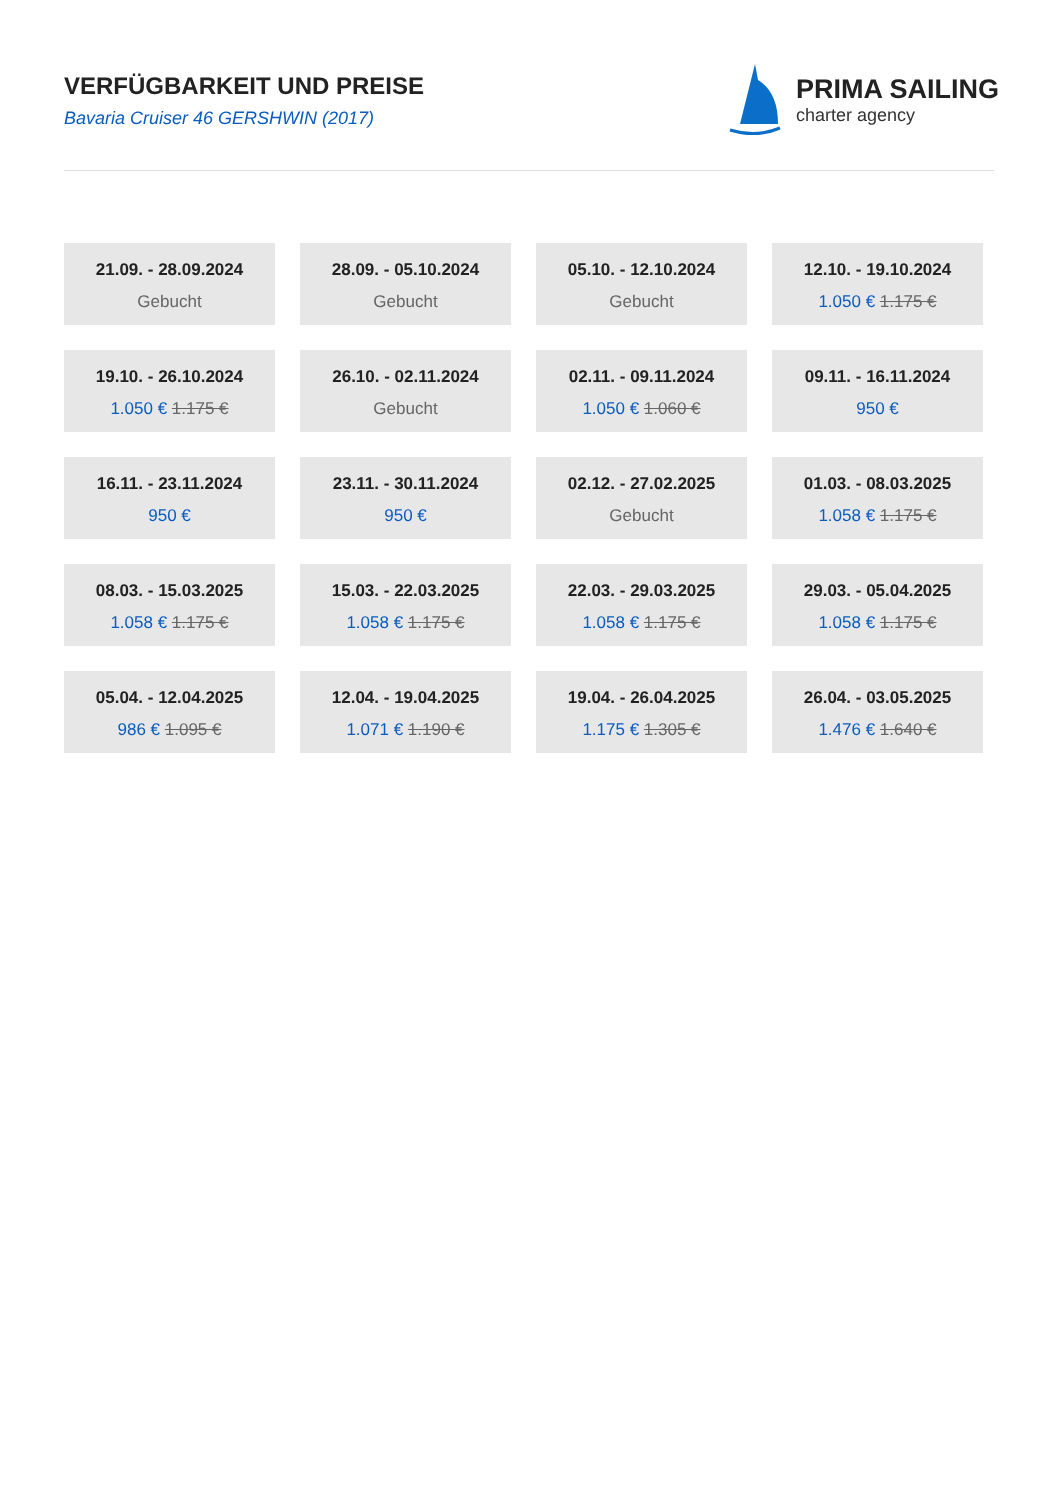VERFÜGBARKEIT UND PREISE
Bavaria Cruiser 46 GERSHWIN (2017)
PRIMA SAILING
charter agency
21.09. - 28.09.2024
Gebucht
28.09. - 05.10.2024
Gebucht
05.10. - 12.10.2024
Gebucht
12.10. - 19.10.2024
1.050 € 1.175 €
19.10. - 26.10.2024
1.050 € 1.175 €
26.10. - 02.11.2024
Gebucht
02.11. - 09.11.2024
1.050 € 1.060 €
09.11. - 16.11.2024
950 €
16.11. - 23.11.2024
950 €
23.11. - 30.11.2024
950 €
02.12. - 27.02.2025
Gebucht
01.03. - 08.03.2025
1.058 € 1.175 €
08.03. - 15.03.2025
1.058 € 1.175 €
15.03. - 22.03.2025
1.058 € 1.175 €
22.03. - 29.03.2025
1.058 € 1.175 €
29.03. - 05.04.2025
1.058 € 1.175 €
05.04. - 12.04.2025
986 € 1.095 €
12.04. - 19.04.2025
1.071 € 1.190 €
19.04. - 26.04.2025
1.175 € 1.305 €
26.04. - 03.05.2025
1.476 € 1.640 €